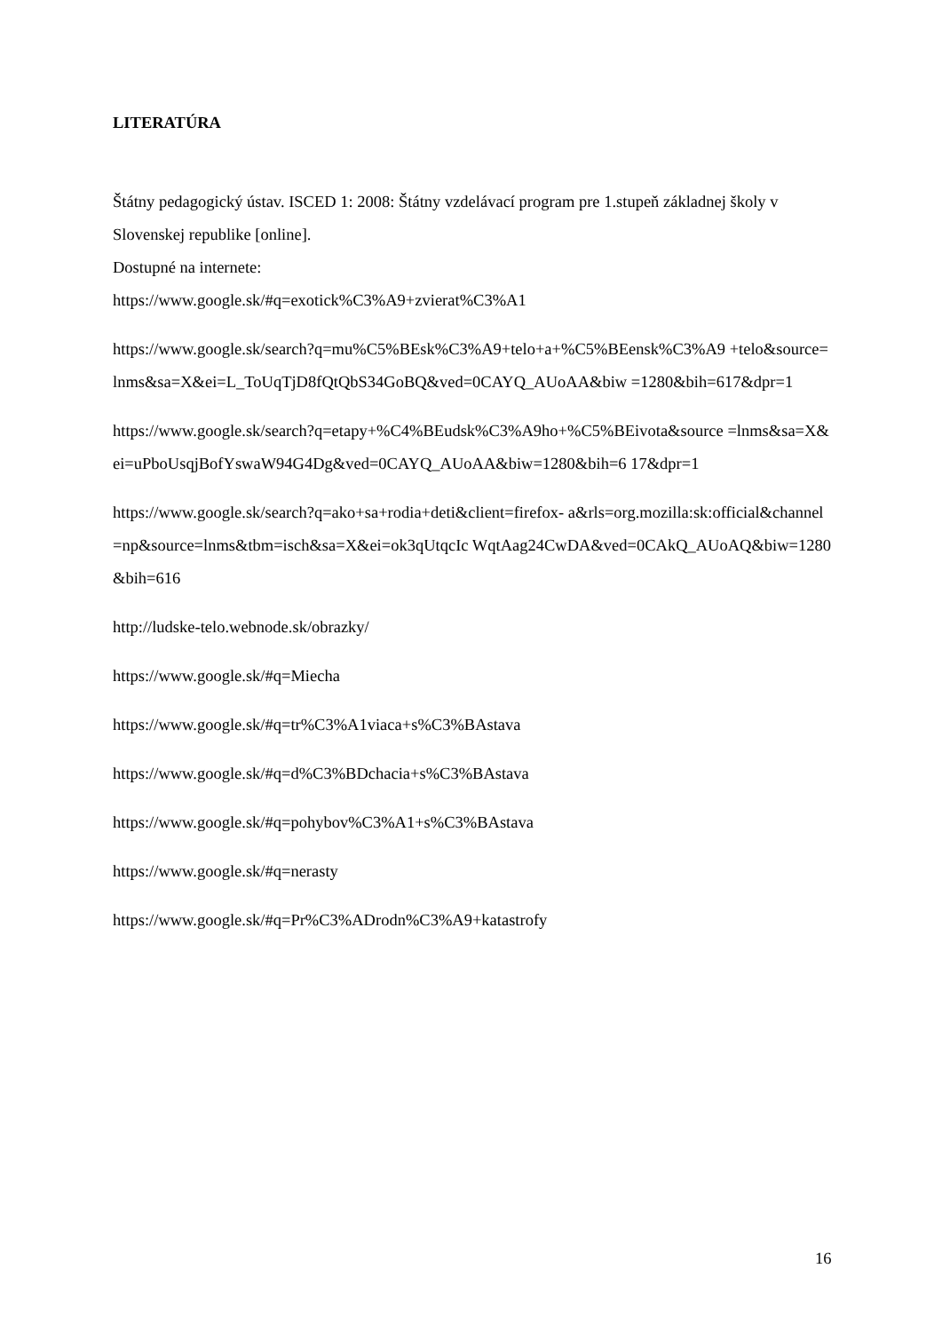LITERATÚRA
Štátny pedagogický ústav. ISCED 1: 2008: Štátny vzdelávací program pre 1.stupeň základnej školy v Slovenskej republike [online].
Dostupné na internete:
https://www.google.sk/#q=exotick%C3%A9+zvierat%C3%A1
https://www.google.sk/search?q=mu%C5%BEsk%C3%A9+telo+a+%C5%BEensk%C3%A9 +telo&source=lnms&sa=X&ei=L_ToUqTjD8fQtQbS34GoBQ&ved=0CAYQ_AUoAA&biw =1280&bih=617&dpr=1
https://www.google.sk/search?q=etapy+%C4%BEudsk%C3%A9ho+%C5%BEivota&source =lnms&sa=X&ei=uPboUsqjBofYswaW94G4Dg&ved=0CAYQ_AUoAA&biw=1280&bih=6 17&dpr=1
https://www.google.sk/search?q=ako+sa+rodia+deti&client=firefox- a&rls=org.mozilla:sk:official&channel=np&source=lnms&tbm=isch&sa=X&ei=ok3qUtqcIc WqtAag24CwDA&ved=0CAkQ_AUoAQ&biw=1280&bih=616
http://ludske-telo.webnode.sk/obrazky/
https://www.google.sk/#q=Miecha
https://www.google.sk/#q=tr%C3%A1viaca+s%C3%BAstava
https://www.google.sk/#q=d%C3%BDchacia+s%C3%BAstava
https://www.google.sk/#q=pohybov%C3%A1+s%C3%BAstava
https://www.google.sk/#q=nerasty
https://www.google.sk/#q=Pr%C3%ADrodn%C3%A9+katastrofy
16